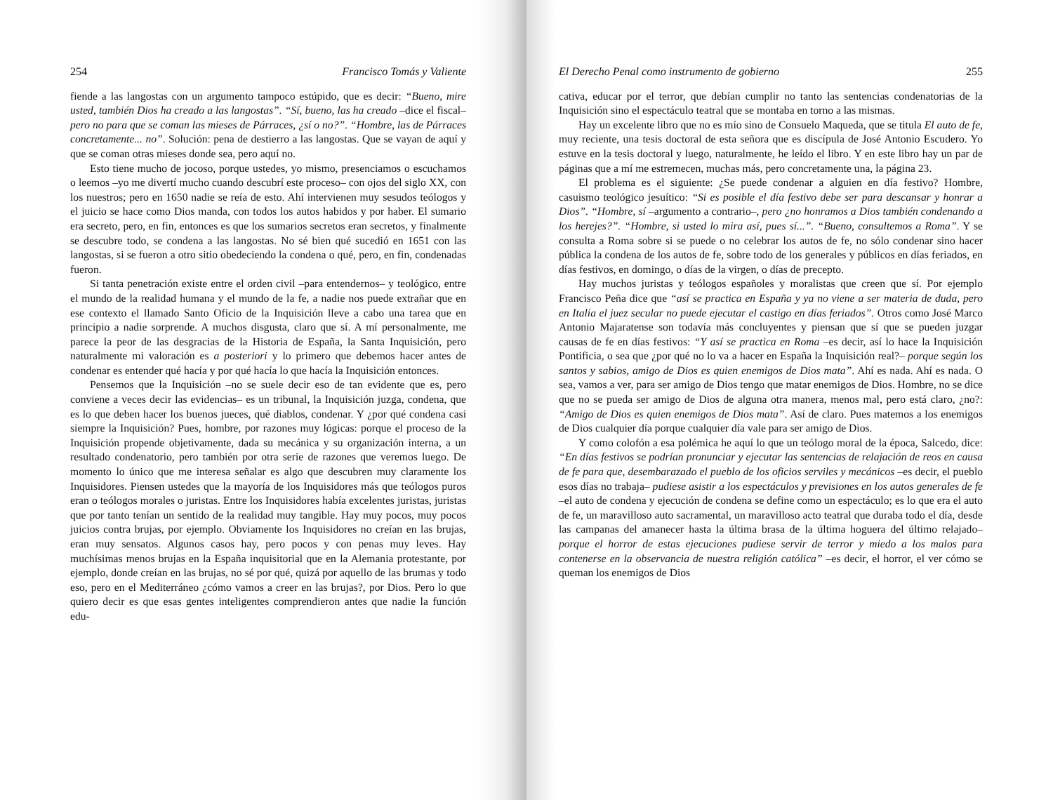254 Francisco Tomás y Valiente
fiende a las langostas con un argumento tampoco estúpido, que es decir: “Bueno, mire usted, también Dios ha creado a las langostas”. “Sí, bueno, las ha creado –dice el fiscal– pero no para que se coman las mieses de Párraces, ¿sí o no?”. “Hombre, las de Párraces concretamente... no”. Solución: pena de destierro a las langostas. Que se vayan de aquí y que se coman otras mieses donde sea, pero aquí no.
Esto tiene mucho de jocoso, porque ustedes, yo mismo, presenciamos o escuchamos o leemos –yo me divertí mucho cuando descubrí este proceso– con ojos del siglo XX, con los nuestros; pero en 1650 nadie se reía de esto. Ahí intervienen muy sesudos teólogos y el juicio se hace como Dios manda, con todos los autos habidos y por haber. El sumario era secreto, pero, en fin, entonces es que los sumarios secretos eran secretos, y finalmente se descubre todo, se condena a las langostas. No sé bien qué sucedió en 1651 con las langostas, si se fueron a otro sitio obedeciendo la condena o qué, pero, en fin, condenadas fueron.
Si tanta penetración existe entre el orden civil –para entendernos– y teológico, entre el mundo de la realidad humana y el mundo de la fe, a nadie nos puede extrañar que en ese contexto el llamado Santo Oficio de la Inquisición lleve a cabo una tarea que en principio a nadie sorprende. A muchos disgusta, claro que sí. A mí personalmente, me parece la peor de las desgracias de la Historia de España, la Santa Inquisición, pero naturalmente mi valoración es a posteriori y lo primero que debemos hacer antes de condenar es entender qué hacía y por qué hacía lo que hacía la Inquisición entonces.
Pensemos que la Inquisición –no se suele decir eso de tan evidente que es, pero conviene a veces decir las evidencias– es un tribunal, la Inquisición juzga, condena, que es lo que deben hacer los buenos jueces, qué diablos, condenar. Y ¿por qué condena casi siempre la Inquisición? Pues, hombre, por razones muy lógicas: porque el proceso de la Inquisición propende objetivamente, dada su mecánica y su organización interna, a un resultado condenatorio, pero también por otra serie de razones que veremos luego. De momento lo único que me interesa señalar es algo que descubren muy claramente los Inquisidores. Piensen ustedes que la mayoría de los Inquisidores más que teólogos puros eran o teólogos morales o juristas. Entre los Inquisidores había excelentes juristas, juristas que por tanto tenían un sentido de la realidad muy tangible. Hay muy pocos, muy pocos juicios contra brujas, por ejemplo. Obviamente los Inquisidores no creían en las brujas, eran muy sensatos. Algunos casos hay, pero pocos y con penas muy leves. Hay muchísimas menos brujas en la España inquisitorial que en la Alemania protestante, por ejemplo, donde creían en las brujas, no sé por qué, quizá por aquello de las brumas y todo eso, pero en el Mediterráneo ¿cómo vamos a creer en las brujas?, por Dios. Pero lo que quiero decir es que esas gentes inteligentes comprendieron antes que nadie la función edu-
El Derecho Penal como instrumento de gobierno 255
cativa, educar por el terror, que debían cumplir no tanto las sentencias condenatorias de la Inquisición sino el espectáculo teatral que se montaba en torno a las mismas.
Hay un excelente libro que no es mío sino de Consuelo Maqueda, que se titula El auto de fe, muy reciente, una tesis doctoral de esta señora que es discípula de José Antonio Escudero. Yo estuve en la tesis doctoral y luego, naturalmente, he leído el libro. Y en este libro hay un par de páginas que a mí me estremecen, muchas más, pero concretamente una, la página 23.
El problema es el siguiente: ¿Se puede condenar a alguien en día festivo? Hombre, casuismo teológico jesuítico: “Si es posible el día festivo debe ser para descansar y honrar a Dios”. “Hombre, sí –argumento a contrario–, pero ¿no honramos a Dios también condenando a los herejes?”. “Hombre, si usted lo mira así, pues sí...”. “Bueno, consultemos a Roma”. Y se consulta a Roma sobre si se puede o no celebrar los autos de fe, no sólo condenar sino hacer pública la condena de los autos de fe, sobre todo de los generales y públicos en días feriados, en días festivos, en domingo, o días de la virgen, o días de precepto.
Hay muchos juristas y teólogos españoles y moralistas que creen que sí. Por ejemplo Francisco Peña dice que “así se practica en España y ya no viene a ser materia de duda, pero en Italia el juez secular no puede ejecutar el castigo en días feriados”. Otros como José Marco Antonio Majaratense son todavía más concluyentes y piensan que sí que se pueden juzgar causas de fe en días festivos: “Y así se practica en Roma –es decir, así lo hace la Inquisición Pontificia, o sea que ¿por qué no lo va a hacer en España la Inquisición real?– porque según los santos y sabios, amigo de Dios es quien enemigos de Dios mata”. Ahí es nada. Ahí es nada. O sea, vamos a ver, para ser amigo de Dios tengo que matar enemigos de Dios. Hombre, no se dice que no se pueda ser amigo de Dios de alguna otra manera, menos mal, pero está claro, ¿no?: “Amigo de Dios es quien enemigos de Dios mata”. Así de claro. Pues matemos a los enemigos de Dios cualquier día porque cualquier día vale para ser amigo de Dios.
Y como colofón a esa polémica he aquí lo que un teólogo moral de la época, Salcedo, dice: “En días festivos se podrían pronunciar y ejecutar las sentencias de relajación de reos en causa de fe para que, desembarazado el pueblo de los oficios serviles y mecánicos –es decir, el pueblo esos días no trabaja– pudiese asistir a los espectáculos y previsiones en los autos generales de fe –el auto de condena y ejecución de condena se define como un espectáculo; es lo que era el auto de fe, un maravilloso auto sacramental, un maravilloso acto teatral que duraba todo el día, desde las campanas del amanecer hasta la última brasa de la última hoguera del último relajado– porque el horror de estas ejecuciones pudiese servir de terror y miedo a los malos para contenerse en la observancia de nuestra religión católica” –es decir, el horror, el ver cómo se queman los enemigos de Dios